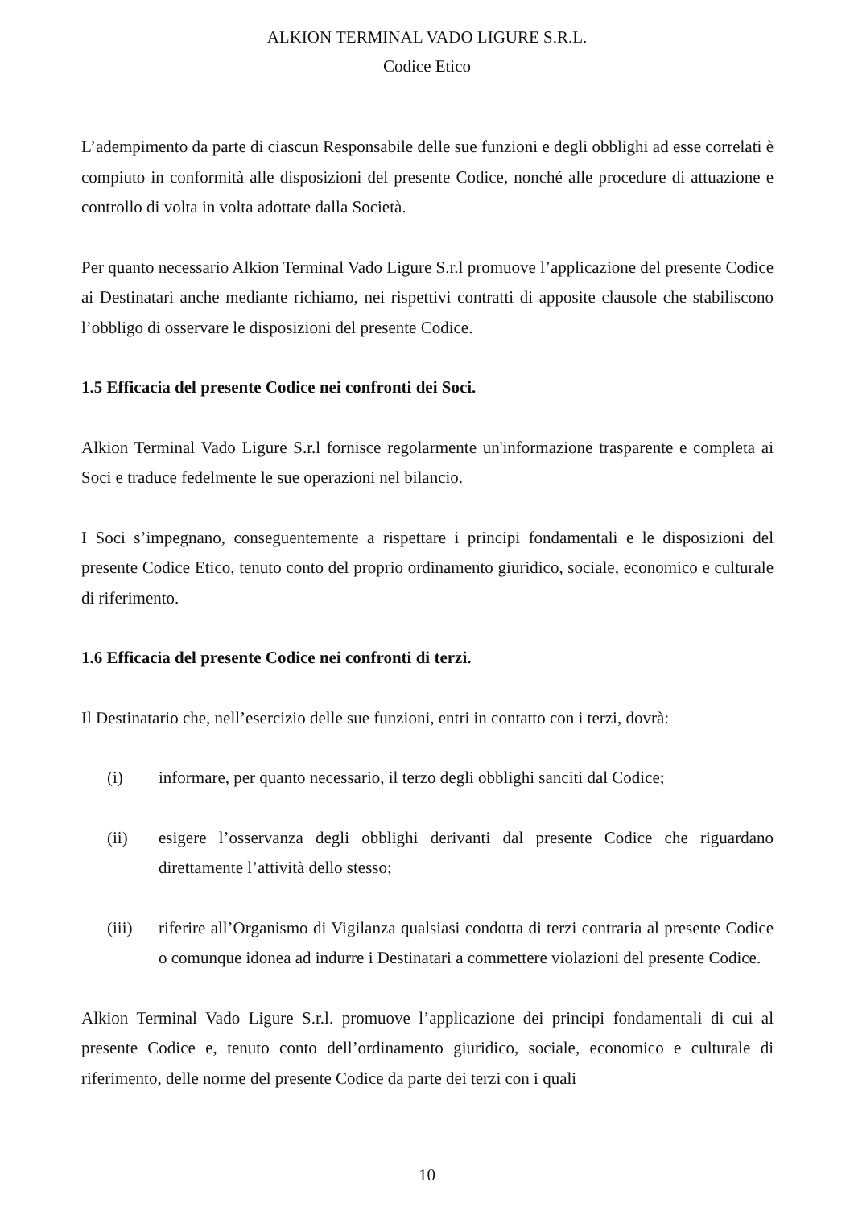ALKION TERMINAL VADO LIGURE S.R.L.
Codice Etico
L’adempimento da parte di ciascun Responsabile delle sue funzioni e degli obblighi ad esse correlati è compiuto in conformità alle disposizioni del presente Codice, nonché alle procedure di attuazione e controllo di volta in volta adottate dalla Società.
Per quanto necessario Alkion Terminal Vado Ligure S.r.l promuove l’applicazione del presente Codice ai Destinatari anche mediante richiamo, nei rispettivi contratti di apposite clausole che stabiliscono l’obbligo di osservare le disposizioni del presente Codice.
1.5 Efficacia del presente Codice nei confronti dei Soci.
Alkion Terminal Vado Ligure S.r.l fornisce regolarmente un'informazione trasparente e completa ai Soci e traduce fedelmente le sue operazioni nel bilancio.
I Soci s’impegnano, conseguentemente a rispettare i principi fondamentali e le disposizioni del presente Codice Etico, tenuto conto del proprio ordinamento giuridico, sociale, economico e culturale di riferimento.
1.6 Efficacia del presente Codice nei confronti di terzi.
Il Destinatario che, nell’esercizio delle sue funzioni, entri in contatto con i terzi, dovrà:
(i) informare, per quanto necessario, il terzo degli obblighi sanciti dal Codice;
(ii) esigere l’osservanza degli obblighi derivanti dal presente Codice che riguardano direttamente l’attività dello stesso;
(iii) riferire all’Organismo di Vigilanza qualsiasi condotta di terzi contraria al presente Codice o comunque idonea ad indurre i Destinatari a commettere violazioni del presente Codice.
Alkion Terminal Vado Ligure S.r.l. promuove l’applicazione dei principi fondamentali di cui al presente Codice e, tenuto conto dell’ordinamento giuridico, sociale, economico e culturale di riferimento, delle norme del presente Codice da parte dei terzi con i quali
10